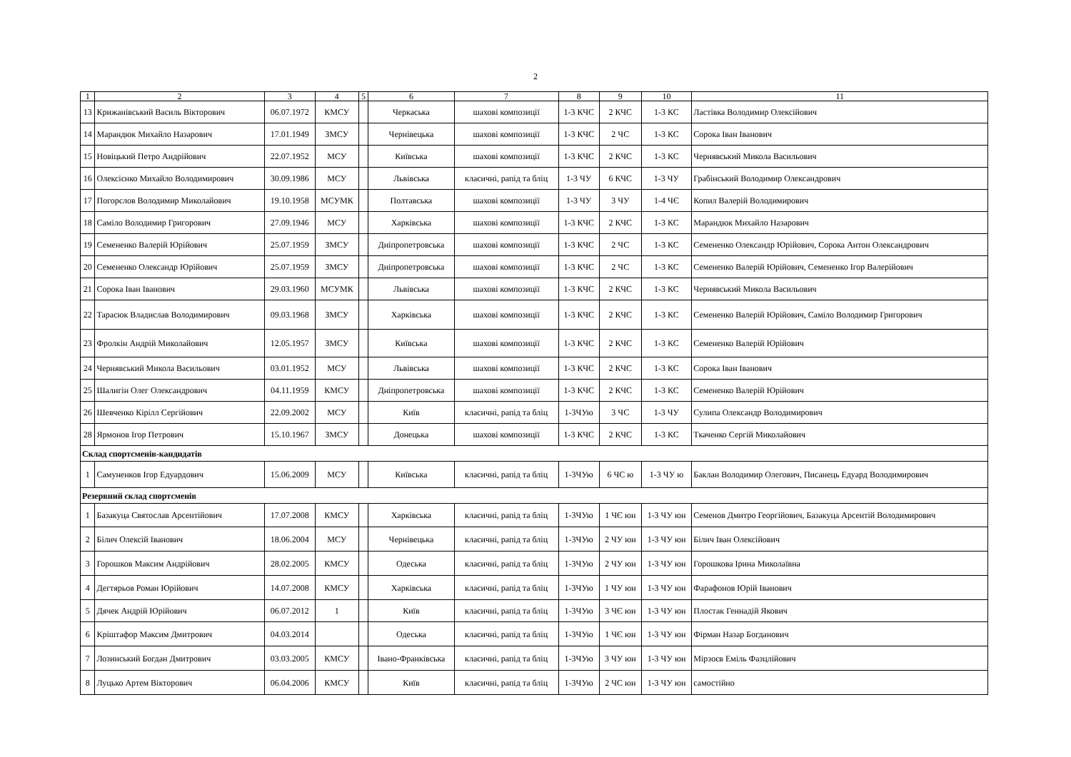2
| 1 | 2 | 3 | 4 | 5 | 6 | 7 | 8 | 9 | 10 | 11 |
| --- | --- | --- | --- | --- | --- | --- | --- | --- | --- | --- |
| 13 | Крижанівський Василь Вікторович | 06.07.1972 | КМСУ | | Черкаська | шахові композиції | 1-3 КЧС | 2 КЧС | 1-3 КС | Ластівка Володимир Олексійович |
| 14 | Марандюк Михайло Назарович | 17.01.1949 | ЗМСУ | | Чернівецька | шахові композиції | 1-3 КЧС | 2 ЧС | 1-3 КС | Сорока Іван Іванович |
| 15 | Новіцький Петро Андрійович | 22.07.1952 | МСУ | | Київська | шахові композиції | 1-3 КЧС | 2 КЧС | 1-3 КС | Чернявський Микола Васильович |
| 16 | Олексієнко Михайло Володимирович | 30.09.1986 | МСУ | | Львівська | класичні, рапід та бліц | 1-3 ЧУ | 6 КЧС | 1-3 ЧУ | Грабінський Володимир Олександрович |
| 17 | Погорєлов Володимир Миколайович | 19.10.1958 | МСУМК | | Полтавська | шахові композиції | 1-3 ЧУ | 3 ЧУ | 1-4 ЧЄ | Копил Валерій Володимирович |
| 18 | Саміло Володимир Григорович | 27.09.1946 | МСУ | | Харківська | шахові композиції | 1-3 КЧС | 2 КЧС | 1-3 КС | Марандюк Михайло Назарович |
| 19 | Семененко Валерій Юрійович | 25.07.1959 | ЗМСУ | | Дніпропетровська | шахові композиції | 1-3 КЧС | 2 ЧС | 1-3 КС | Семененко Олександр Юрійович, Сорока Антон Олександрович |
| 20 | Семененко Олександр Юрійович | 25.07.1959 | ЗМСУ | | Дніпропетровська | шахові композиції | 1-3 КЧС | 2 ЧС | 1-3 КС | Семененко Валерій Юрійович, Семененко Ігор Валерійович |
| 21 | Сорока Іван Іванович | 29.03.1960 | МСУМК | | Львівська | шахові композиції | 1-3 КЧС | 2 КЧС | 1-3 КС | Чернявський Микола Васильович |
| 22 | Тарасюк Владислав Володимирович | 09.03.1968 | ЗМСУ | | Харківська | шахові композиції | 1-3 КЧС | 2 КЧС | 1-3 КС | Семененко Валерій Юрійович, Саміло Володимир Григорович |
| 23 | Фролкін Андрій Миколайович | 12.05.1957 | ЗМСУ | | Київська | шахові композиції | 1-3 КЧС | 2 КЧС | 1-3 КС | Семененко Валерій Юрійович |
| 24 | Чернявський Микола Васильович | 03.01.1952 | МСУ | | Львівська | шахові композиції | 1-3 КЧС | 2 КЧС | 1-3 КС | Сорока Іван Іванович |
| 25 | Шалигін Олег Олександрович | 04.11.1959 | КМСУ | | Дніпропетровська | шахові композиції | 1-3 КЧС | 2 КЧС | 1-3 КС | Семененко Валерій Юрійович |
| 26 | Шевченко Кірілл Сергійович | 22.09.2002 | МСУ | | Київ | класичні, рапід та бліц | 1-3ЧУю | 3 ЧС | 1-3 ЧУ | Сулипа Олександр Володимирович |
| 28 | Ярмонов Ігор Петрович | 15.10.1967 | ЗМСУ | | Донецька | шахові композиції | 1-3 КЧС | 2 КЧС | 1-3 КС | Ткаченко Сергій Миколайович |
| Склад спортсменів-кандидатів | | | | | | | | | | |
| 1 | Самуненков Ігор Едуардович | 15.06.2009 | МСУ | | Київська | класичні, рапід та бліц | 1-3ЧУю | 6 ЧС ю | 1-3 ЧУ ю | Баклан Володимир Олегович, Писанець Едуард Володимирович |
| Резервний склад спортсменів | | | | | | | | | | |
| 1 | Базакуца Святослав Арсентійович | 17.07.2008 | КМСУ | | Харківська | класичні, рапід та бліц | 1-3ЧУю | 1 ЧЄ юн | 1-3 ЧУ юн | Семенов Дмитро Георгійович, Базакуца Арсентій Володимирович |
| 2 | Білич Олексій Іванович | 18.06.2004 | МСУ | | Чернівецька | класичні, рапід та бліц | 1-3ЧУю | 2 ЧУ юн | 1-3 ЧУ юн | Білич Іван Олексійович |
| 3 | Горошков Максим Андрійович | 28.02.2005 | КМСУ | | Одеська | класичні, рапід та бліц | 1-3ЧУю | 2 ЧУ юн | 1-3 ЧУ юн | Горошкова Ірина Миколаївна |
| 4 | Дегтярьов Роман Юрійович | 14.07.2008 | КМСУ | | Харківська | класичні, рапід та бліц | 1-3ЧУю | 1 ЧУ юн | 1-3 ЧУ юн | Фарафонов Юрій Іванович |
| 5 | Дячек Андрій Юрійович | 06.07.2012 | 1 | | Київ | класичні, рапід та бліц | 1-3ЧУю | 3 ЧЄ юн | 1-3 ЧУ юн | Плостак Геннадій Якович |
| 6 | Кріштафор Максим Дмитрович | 04.03.2014 | | | Одеська | класичні, рапід та бліц | 1-3ЧУю | 1 ЧЄ юн | 1-3 ЧУ юн | Фірман Назар Богданович |
| 7 | Лозинський Богдан Дмитрович | 03.03.2005 | КМСУ | | Івано-Франківська | класичні, рапід та бліц | 1-3ЧУю | 3 ЧУ юн | 1-3 ЧУ юн | Мірзоєв Еміль Фазцлійович |
| 8 | Луцько Артем Вікторович | 06.04.2006 | КМСУ | | Київ | класичні, рапід та бліц | 1-3ЧУю | 2 ЧС юн | 1-3 ЧУ юн | самостійно |